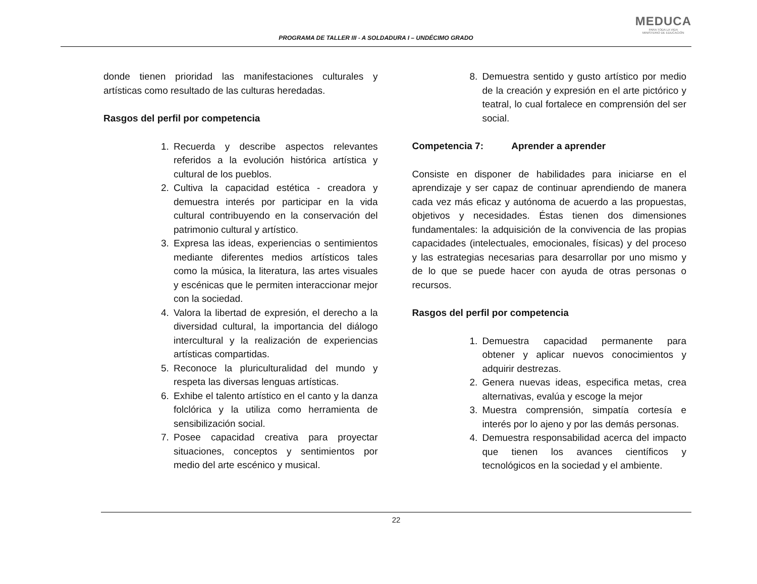PROGRAMA DE TALLER III - A SOLDADURA I – UNDÉCIMO GRADO
MEDUCA
PARA TODA LA VIDA
MINISTERIO DE EDUCACIÓN
donde tienen prioridad las manifestaciones culturales y artísticas como resultado de las culturas heredadas.
Rasgos del perfil por competencia
1. Recuerda y describe aspectos relevantes referidos a la evolución histórica artística y cultural de los pueblos.
2. Cultiva la capacidad estética - creadora y demuestra interés por participar en la vida cultural contribuyendo en la conservación del patrimonio cultural y artístico.
3. Expresa las ideas, experiencias o sentimientos mediante diferentes medios artísticos tales como la música, la literatura, las artes visuales y escénicas que le permiten interaccionar mejor con la sociedad.
4. Valora la libertad de expresión, el derecho a la diversidad cultural, la importancia del diálogo intercultural y la realización de experiencias artísticas compartidas.
5. Reconoce la pluriculturalidad del mundo y respeta las diversas lenguas artísticas.
6. Exhibe el talento artístico en el canto y la danza folclórica y la utiliza como herramienta de sensibilización social.
7. Posee capacidad creativa para proyectar situaciones, conceptos y sentimientos por medio del arte escénico y musical.
8. Demuestra sentido y gusto artístico por medio de la creación y expresión en el arte pictórico y teatral, lo cual fortalece en comprensión del ser social.
Competencia 7: Aprender a aprender
Consiste en disponer de habilidades para iniciarse en el aprendizaje y ser capaz de continuar aprendiendo de manera cada vez más eficaz y autónoma de acuerdo a las propuestas, objetivos y necesidades. Éstas tienen dos dimensiones fundamentales: la adquisición de la convivencia de las propias capacidades (intelectuales, emocionales, físicas) y del proceso y las estrategias necesarias para desarrollar por uno mismo y de lo que se puede hacer con ayuda de otras personas o recursos.
Rasgos del perfil por competencia
1. Demuestra capacidad permanente para obtener y aplicar nuevos conocimientos y adquirir destrezas.
2. Genera nuevas ideas, especifica metas, crea alternativas, evalúa y escoge la mejor
3. Muestra comprensión, simpatía cortesía e interés por lo ajeno y por las demás personas.
4. Demuestra responsabilidad acerca del impacto que tienen los avances científicos y tecnológicos en la sociedad y el ambiente.
22